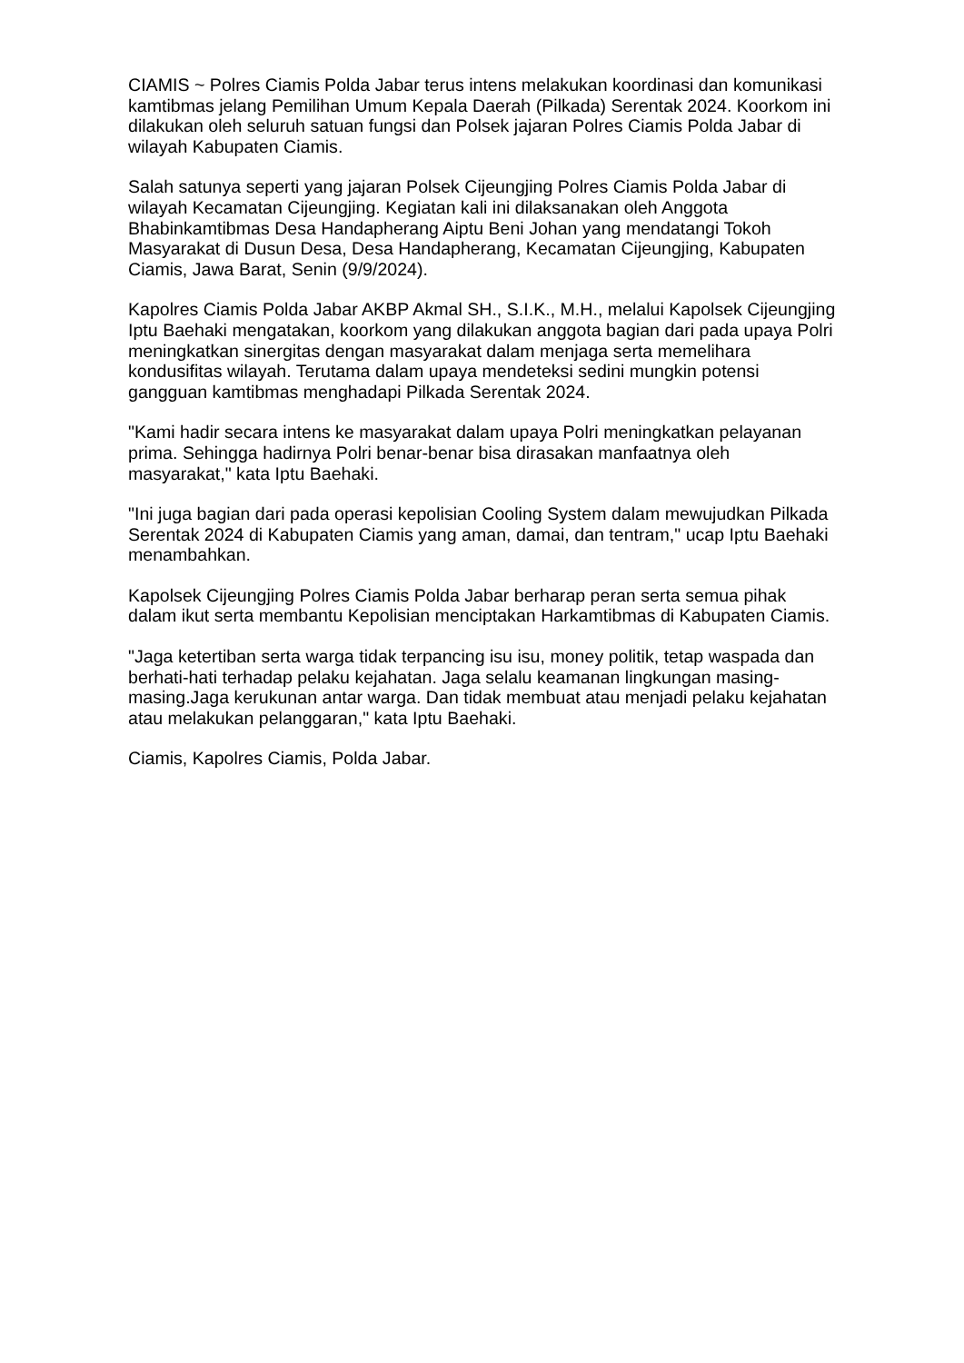CIAMIS ~ Polres Ciamis Polda Jabar terus intens melakukan koordinasi dan komunikasi kamtibmas jelang Pemilihan Umum Kepala Daerah (Pilkada) Serentak 2024. Koorkom ini dilakukan oleh seluruh satuan fungsi dan Polsek jajaran Polres Ciamis Polda Jabar di wilayah Kabupaten Ciamis.
Salah satunya seperti yang jajaran Polsek Cijeungjing Polres Ciamis Polda Jabar di wilayah Kecamatan Cijeungjing. Kegiatan kali ini dilaksanakan oleh Anggota Bhabinkamtibmas Desa Handapherang Aiptu Beni Johan yang mendatangi Tokoh Masyarakat di Dusun Desa, Desa Handapherang, Kecamatan Cijeungjing, Kabupaten Ciamis, Jawa Barat, Senin (9/9/2024).
Kapolres Ciamis Polda Jabar AKBP Akmal SH., S.I.K., M.H., melalui Kapolsek Cijeungjing Iptu Baehaki mengatakan, koorkom yang dilakukan anggota bagian dari pada upaya Polri meningkatkan sinergitas dengan masyarakat dalam menjaga serta memelihara kondusifitas wilayah. Terutama dalam upaya mendeteksi sedini mungkin potensi gangguan kamtibmas menghadapi Pilkada Serentak 2024.
"Kami hadir secara intens ke masyarakat dalam upaya Polri meningkatkan pelayanan prima. Sehingga hadirnya Polri benar-benar bisa dirasakan manfaatnya oleh masyarakat," kata Iptu Baehaki.
"Ini juga bagian dari pada operasi kepolisian Cooling System dalam mewujudkan Pilkada Serentak 2024 di Kabupaten Ciamis yang aman, damai, dan tentram," ucap Iptu Baehaki menambahkan.
Kapolsek Cijeungjing Polres Ciamis Polda Jabar berharap peran serta semua pihak dalam ikut serta membantu Kepolisian menciptakan Harkamtibmas di Kabupaten Ciamis.
"Jaga ketertiban serta warga tidak terpancing isu isu, money politik, tetap waspada dan berhati-hati terhadap pelaku kejahatan. Jaga selalu keamanan lingkungan masing-masing.Jaga kerukunan antar warga. Dan tidak membuat atau menjadi pelaku kejahatan atau melakukan pelanggaran," kata Iptu Baehaki.
Ciamis, Kapolres Ciamis, Polda Jabar.